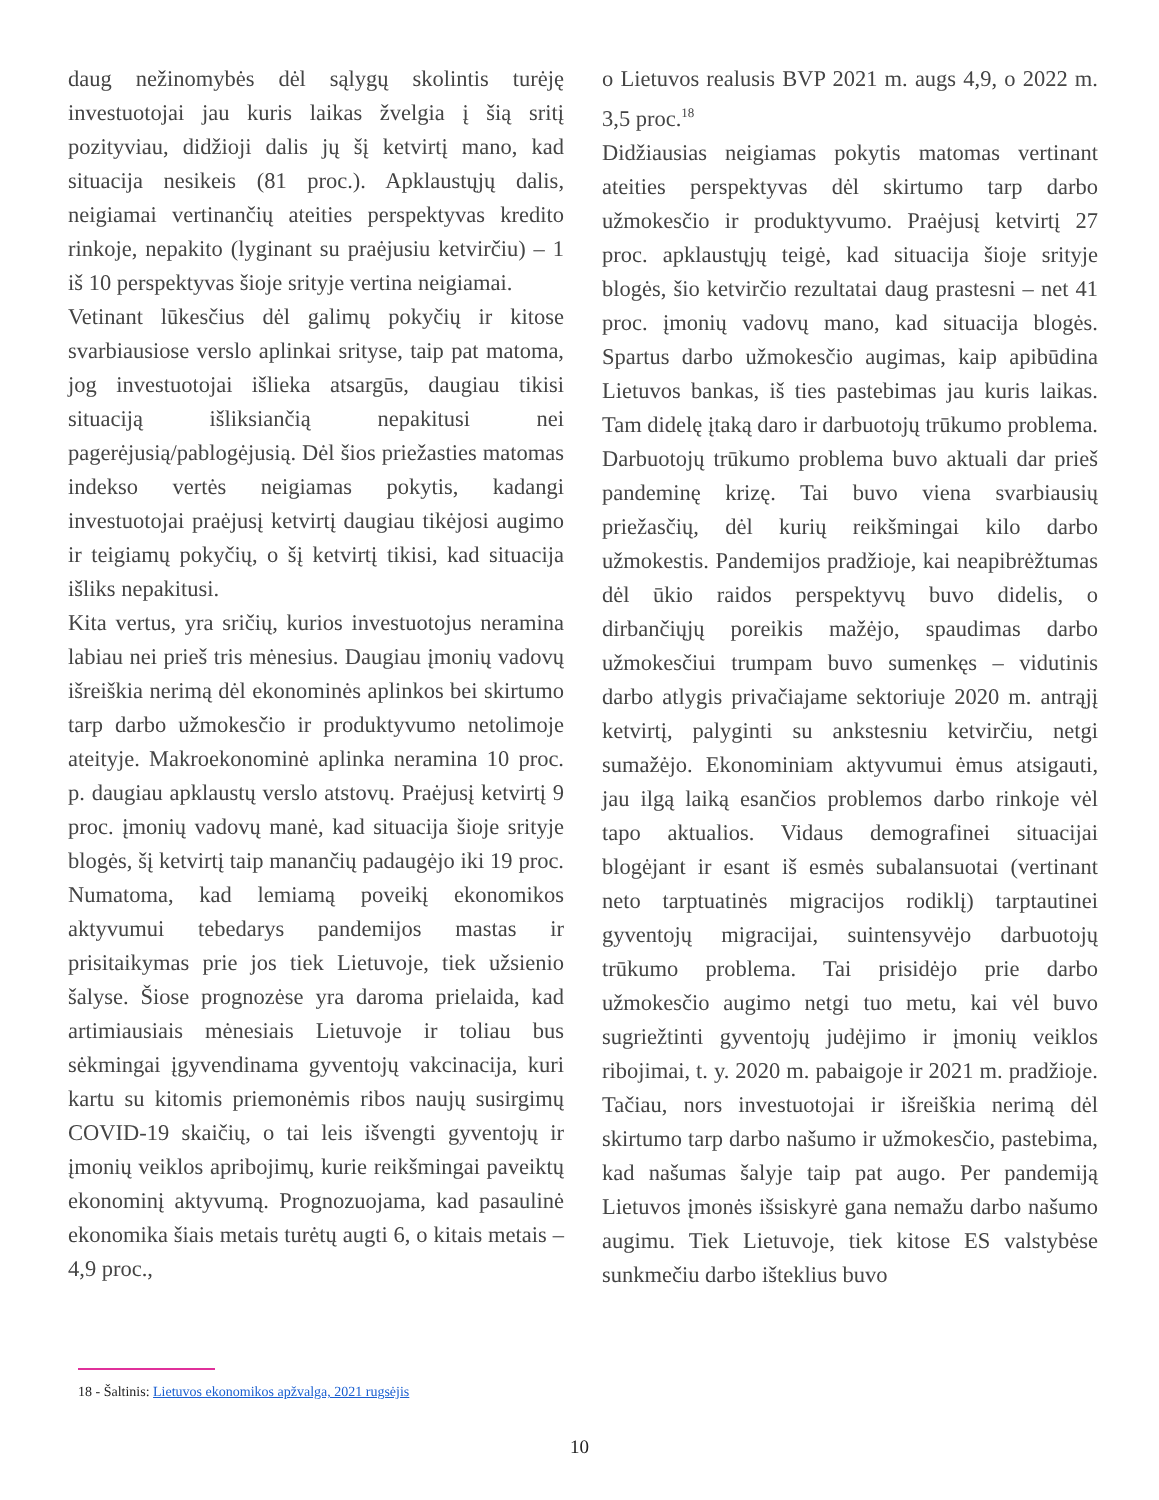daug nežinomybės dėl sąlygų skolintis turėję investuotojai jau kuris laikas žvelgia į šią sritį pozityviau, didžioji dalis jų šį ketvirtį mano, kad situacija nesikeis (81 proc.). Apklaustųjų dalis, neigiamai vertinančių ateities perspektyvas kredito rinkoje, nepakito (lyginant su praėjusiu ketvirčiu) – 1 iš 10 perspektyvas šioje srityje vertina neigiamai.
Vetinant lūkesčius dėl galimų pokyčių ir kitose svarbiausiose verslo aplinkai srityse, taip pat matoma, jog investuotojai išlieka atsargūs, daugiau tikisi situaciją išliksiančią nepakitusi nei pagerėjusią/pablogėjusią. Dėl šios priežasties matomas indekso vertės neigiamas pokytis, kadangi investuotojai praėjusį ketvirtį daugiau tikėjosi augimo ir teigiamų pokyčių, o šį ketvirtį tikisi, kad situacija išliks nepakitusi.
Kita vertus, yra sričių, kurios investuotojus neramina labiau nei prieš tris mėnesius. Daugiau įmonių vadovų išreiškia nerimą dėl ekonominės aplinkos bei skirtumo tarp darbo užmokesčio ir produktyvumo netolimoje ateityje. Makroekonominė aplinka neramina 10 proc. p. daugiau apklaustų verslo atstovų. Praėjusį ketvirtį 9 proc. įmonių vadovų manė, kad situacija šioje srityje blogės, šį ketvirtį taip manančių padaugėjo iki 19 proc. Numatoma, kad lemiamą poveikį ekonomikos aktyvumui tebedarys pandemijos mastas ir prisitaikymas prie jos tiek Lietuvoje, tiek užsienio šalyse. Šiose prognozėse yra daroma prielaida, kad artimiausiais mėnesiais Lietuvoje ir toliau bus sėkmingai įgyvendinama gyventojų vakcinacija, kuri kartu su kitomis priemonėmis ribos naujų susirgimų COVID-19 skaičių, o tai leis išvengti gyventojų ir įmonių veiklos apribojimų, kurie reikšmingai paveiktų ekonominį aktyvumą. Prognozuojama, kad pasaulinė ekonomika šiais metais turėtų augti 6, o kitais metais – 4,9 proc.,
o Lietuvos realusis BVP 2021 m. augs 4,9, o 2022 m. 3,5 proc.<sup>18</sup>
Didžiausias neigiamas pokytis matomas vertinant ateities perspektyvas dėl skirtumo tarp darbo užmokesčio ir produktyvumo. Praėjusį ketvirtį 27 proc. apklaustųjų teigė, kad situacija šioje srityje blogės, šio ketvirčio rezultatai daug prastesni – net 41 proc. įmonių vadovų mano, kad situacija blogės. Spartus darbo užmokesčio augimas, kaip apibūdina Lietuvos bankas, iš ties pastebimas jau kuris laikas. Tam didelę įtaką daro ir darbuotojų trūkumo problema. Darbuotojų trūkumo problema buvo aktuali dar prieš pandeminę krizę. Tai buvo viena svarbiausių priežasčių, dėl kurių reikšmingai kilo darbo užmokestis. Pandemijos pradžioje, kai neapibrėžtumas dėl ūkio raidos perspektyvų buvo didelis, o dirbančiųjų poreikis mažėjo, spaudimas darbo užmokesčiui trumpam buvo sumenkęs – vidutinis darbo atlygis privačiajame sektoriuje 2020 m. antrąjį ketvirtį, palyginti su ankstesniu ketvirčiu, netgi sumažėjo. Ekonominiam aktyvumui ėmus atsigauti, jau ilgą laiką esančios problemos darbo rinkoje vėl tapo aktualios. Vidaus demografinei situacijai blogėjant ir esant iš esmės subalansuotai (vertinant neto tarptuatinės migracijos rodiklį) tarptautinei gyventojų migracijai, suintensyvėjo darbuotojų trūkumo problema. Tai prisidėjo prie darbo užmokesčio augimo netgi tuo metu, kai vėl buvo sugriežtinti gyventojų judėjimo ir įmonių veiklos ribojimai, t. y. 2020 m. pabaigoje ir 2021 m. pradžioje. Tačiau, nors investuotojai ir išreiškia nerimą dėl skirtumo tarp darbo našumo ir užmokesčio, pastebima, kad našumas šalyje taip pat augo. Per pandemiją Lietuvos įmonės išsiskyrė gana nemažu darbo našumo augimu. Tiek Lietuvoje, tiek kitose ES valstybėse sunkmečiu darbo išteklius buvo
18 - Šaltinis: Lietuvos ekonomikos apžvalga, 2021 rugsėjis
10